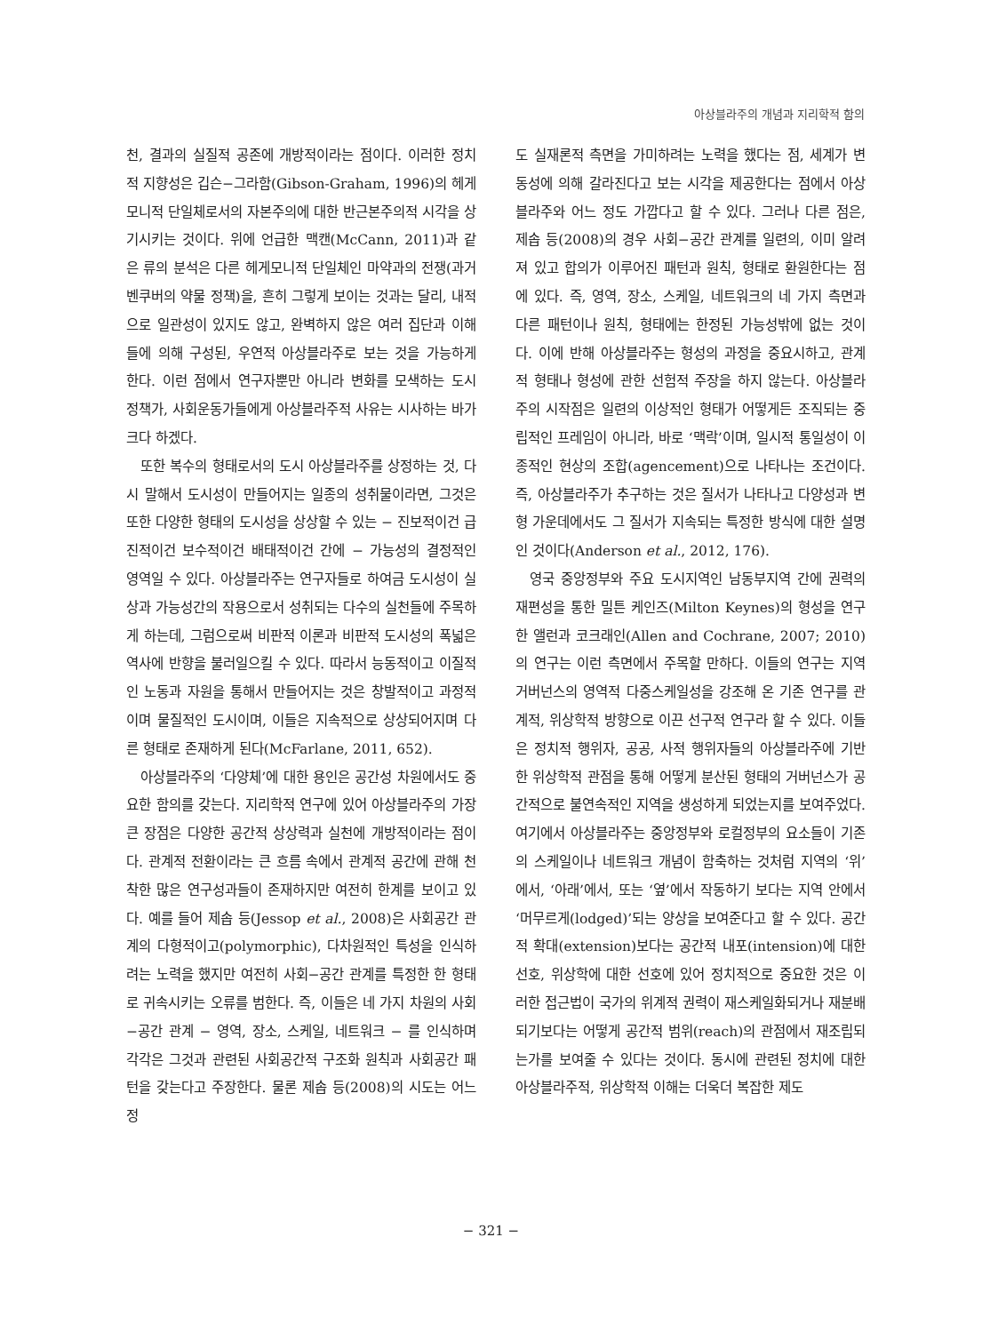아상블라주의 개념과 지리학적 함의
천, 결과의 실질적 공존에 개방적이라는 점이다. 이러한 정치적 지향성은 깁슨−그라함(Gibson-Graham, 1996)의 헤게모니적 단일체로서의 자본주의에 대한 반근본주의적 시각을 상기시키는 것이다. 위에 언급한 맥캔(McCann, 2011)과 같은 류의 분석은 다른 헤게모니적 단일체인 마약과의 전쟁(과거 벤쿠버의 약물 정책)을, 흔히 그렇게 보이는 것과는 달리, 내적으로 일관성이 있지도 않고, 완벽하지 않은 여러 집단과 이해들에 의해 구성된, 우연적 아상블라주로 보는 것을 가능하게 한다. 이런 점에서 연구자뿐만 아니라 변화를 모색하는 도시 정책가, 사회운동가들에게 아상블라주적 사유는 시사하는 바가 크다 하겠다.
또한 복수의 형태로서의 도시 아상블라주를 상정하는 것, 다시 말해서 도시성이 만들어지는 일종의 성취물이라면, 그것은 또한 다양한 형태의 도시성을 상상할 수 있는 − 진보적이건 급진적이건 보수적이건 배태적이건 간에 − 가능성의 결정적인 영역일 수 있다. 아상블라주는 연구자들로 하여금 도시성이 실상과 가능성간의 작용으로서 성취되는 다수의 실천들에 주목하게 하는데, 그럼으로써 비판적 이론과 비판적 도시성의 폭넓은 역사에 반향을 불러일으킬 수 있다. 따라서 능동적이고 이질적인 노동과 자원을 통해서 만들어지는 것은 창발적이고 과정적이며 물질적인 도시이며, 이들은 지속적으로 상상되어지며 다른 형태로 존재하게 된다(McFarlane, 2011, 652).
아상블라주의 ‘다양체’에 대한 용인은 공간성 차원에서도 중요한 함의를 갖는다. 지리학적 연구에 있어 아상블라주의 가장 큰 장점은 다양한 공간적 상상력과 실천에 개방적이라는 점이다. 관계적 전환이라는 큰 흐름 속에서 관계적 공간에 관해 천착한 많은 연구성과들이 존재하지만 여전히 한계를 보이고 있다. 예를 들어 제솝 등(Jessop et al., 2008)은 사회공간 관계의 다형적이고(polymorphic), 다차원적인 특성을 인식하려는 노력을 했지만 여전히 사회−공간 관계를 특정한 한 형태로 귀속시키는 오류를 범한다. 즉, 이들은 네 가지 차원의 사회−공간 관계 − 영역, 장소, 스케일, 네트워크 − 를 인식하며 각각은 그것과 관련된 사회공간적 구조화 원칙과 사회공간 패턴을 갖는다고 주장한다. 물론 제솝 등(2008)의 시도는 어느 정
도 실재론적 측면을 가미하려는 노력을 했다는 점, 세계가 변동성에 의해 갈라진다고 보는 시각을 제공한다는 점에서 아상블라주와 어느 정도 가깝다고 할 수 있다. 그러나 다른 점은, 제솝 등(2008)의 경우 사회−공간 관계를 일련의, 이미 알려져 있고 합의가 이루어진 패턴과 원칙, 형태로 환원한다는 점에 있다. 즉, 영역, 장소, 스케일, 네트워크의 네 가지 측면과 다른 패턴이나 원칙, 형태에는 한정된 가능성밖에 없는 것이다. 이에 반해 아상블라주는 형성의 과정을 중요시하고, 관계적 형태나 형성에 관한 선험적 주장을 하지 않는다. 아상블라주의 시작점은 일련의 이상적인 형태가 어떻게든 조직되는 중립적인 프레임이 아니라, 바로 ‘맥락’이며, 일시적 통일성이 이종적인 현상의 조합(agencement)으로 나타나는 조건이다. 즉, 아상블라주가 추구하는 것은 질서가 나타나고 다양성과 변형 가운데에서도 그 질서가 지속되는 특정한 방식에 대한 설명인 것이다(Anderson et al., 2012, 176).
영국 중앙정부와 주요 도시지역인 남동부지역 간에 권력의 재편성을 통한 밀튼 케인즈(Milton Keynes)의 형성을 연구한 앨런과 코크래인(Allen and Cochrane, 2007; 2010)의 연구는 이런 측면에서 주목할 만하다. 이들의 연구는 지역 거버넌스의 영역적 다중스케일성을 강조해 온 기존 연구를 관계적, 위상학적 방향으로 이끈 선구적 연구라 할 수 있다. 이들은 정치적 행위자, 공공, 사적 행위자들의 아상블라주에 기반한 위상학적 관점을 통해 어떻게 분산된 형태의 거버넌스가 공간적으로 불연속적인 지역을 생성하게 되었는지를 보여주었다. 여기에서 아상블라주는 중앙정부와 로컬정부의 요소들이 기존의 스케일이나 네트워크 개념이 함축하는 것처럼 지역의 ‘위’에서, ‘아래’에서, 또는 ‘옆’에서 작동하기 보다는 지역 안에서 ‘머무르게(lodged)’되는 양상을 보여준다고 할 수 있다. 공간적 확대(extension)보다는 공간적 내포(intension)에 대한 선호, 위상학에 대한 선호에 있어 정치적으로 중요한 것은 이러한 접근법이 국가의 위계적 권력이 재스케일화되거나 재분배되기보다는 어떻게 공간적 범위(reach)의 관점에서 재조립되는가를 보여줄 수 있다는 것이다. 동시에 관련된 정치에 대한 아상블라주적, 위상학적 이해는 더욱더 복잡한 제도
− 321 −